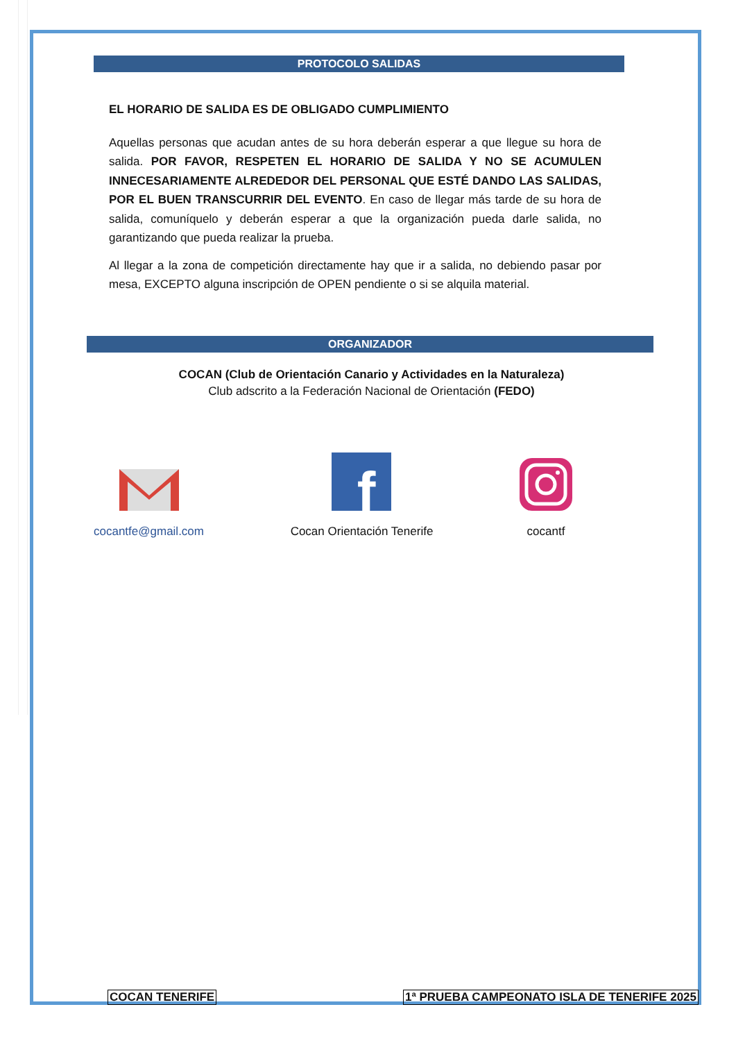PROTOCOLO SALIDAS
EL HORARIO DE SALIDA ES DE OBLIGADO CUMPLIMIENTO
Aquellas personas que acudan antes de su hora deberán esperar a que llegue su hora de salida. POR FAVOR, RESPETEN EL HORARIO DE SALIDA Y NO SE ACUMULEN INNECESARIAMENTE ALREDEDOR DEL PERSONAL QUE ESTÉ DANDO LAS SALIDAS, POR EL BUEN TRANSCURRIR DEL EVENTO. En caso de llegar más tarde de su hora de salida, comuníquelo y deberán esperar a que la organización pueda darle salida, no garantizando que pueda realizar la prueba.
Al llegar a la zona de competición directamente hay que ir a salida, no debiendo pasar por mesa, EXCEPTO alguna inscripción de OPEN pendiente o si se alquila material.
ORGANIZADOR
COCAN (Club de Orientación Canario y Actividades en la Naturaleza)
Club adscrito a la Federación Nacional de Orientación (FEDO)
cocantfe@gmail.com
f
Cocan Orientación Tenerife
cocantf
COCAN TENERIFE 1ª PRUEBA CAMPEONATO ISLA DE TENERIFE 2025